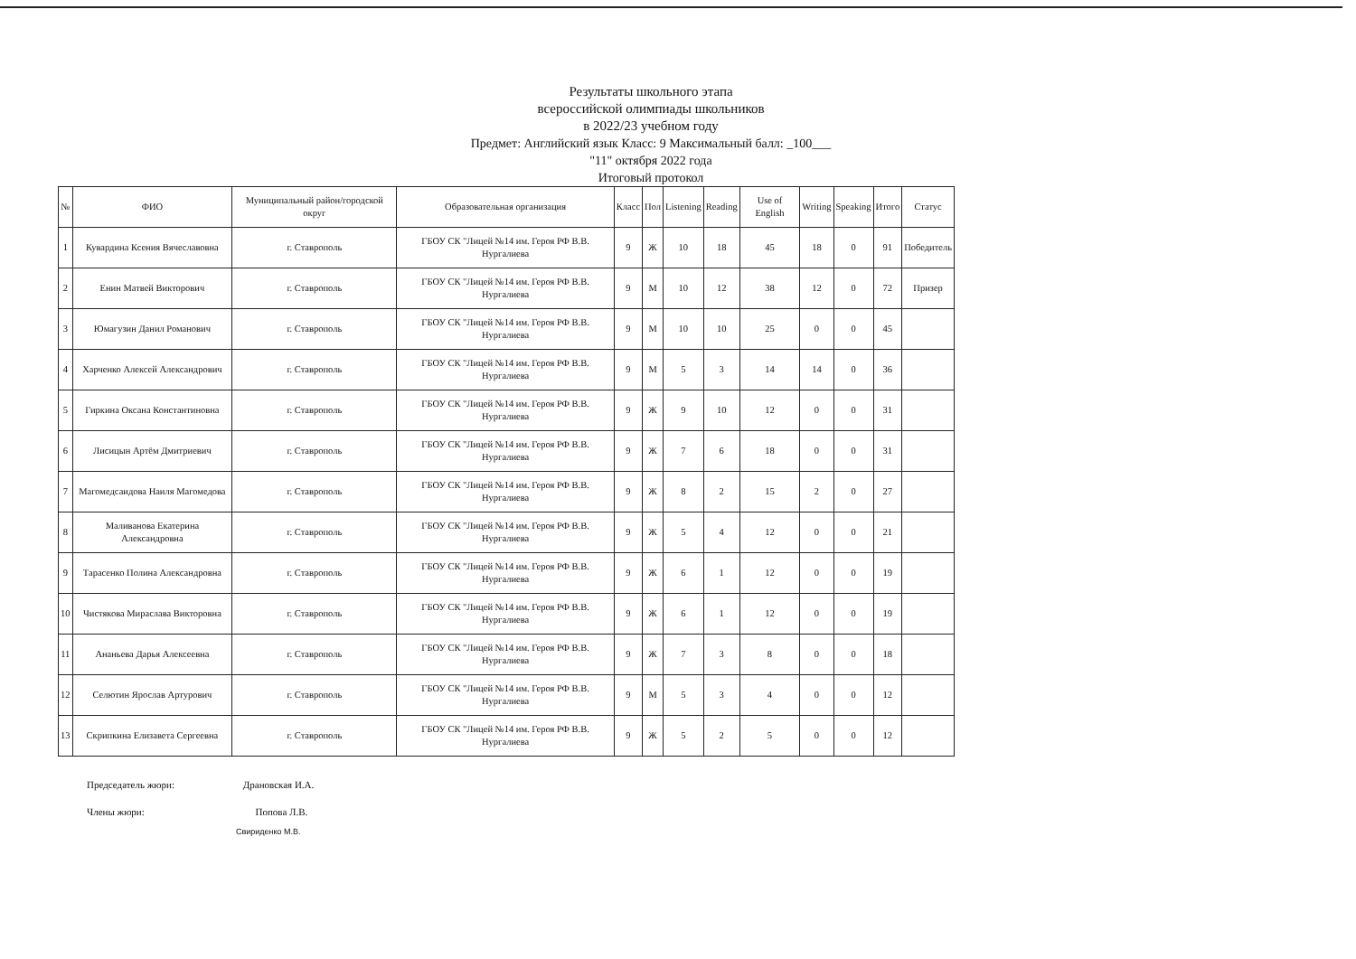Результаты школьного этапа
всероссийской олимпиады школьников
в 2022/23 учебном году
Предмет: Английский язык Класс: 9 Максимальный балл: _100___
"11" октября 2022 года
Итоговый протокол
| № | ФИО | Муниципальный район/городской округ | Образовательная организация | Класс | Пол | Listening | Reading | Use of English | Writing | Speaking | Итого | Статус |
| --- | --- | --- | --- | --- | --- | --- | --- | --- | --- | --- | --- | --- |
| 1 | Кувардина Ксения Вячеславовна | г. Ставрополь | ГБОУ СК "Лицей №14 им. Героя РФ В.В. Нургалиева | 9 | Ж | 10 | 18 | 45 | 18 | 0 | 91 | Победитель |
| 2 | Енин Матвей Викторович | г. Ставрополь | ГБОУ СК "Лицей №14 им. Героя РФ В.В. Нургалиева | 9 | М | 10 | 12 | 38 | 12 | 0 | 72 | Призер |
| 3 | Юмагузин Данил Романович | г. Ставрополь | ГБОУ СК "Лицей №14 им. Героя РФ В.В. Нургалиева | 9 | М | 10 | 10 | 25 | 0 | 0 | 45 | |
| 4 | Харченко Алексей Александрович | г. Ставрополь | ГБОУ СК "Лицей №14 им. Героя РФ В.В. Нургалиева | 9 | М | 5 | 3 | 14 | 14 | 0 | 36 | |
| 5 | Гиркина Оксана Константиновна | г. Ставрополь | ГБОУ СК "Лицей №14 им. Героя РФ В.В. Нургалиева | 9 | Ж | 9 | 10 | 12 | 0 | 0 | 31 | |
| 6 | Лисицын Артём Дмитриевич | г. Ставрополь | ГБОУ СК "Лицей №14 им. Героя РФ В.В. Нургалиева | 9 | Ж | 7 | 6 | 18 | 0 | 0 | 31 | |
| 7 | Магомедсаидова Наиля Магомедова | г. Ставрополь | ГБОУ СК "Лицей №14 им. Героя РФ В.В. Нургалиева | 9 | Ж | 8 | 2 | 15 | 2 | 0 | 27 | |
| 8 | Маливанова Екатерина Александровна | г. Ставрополь | ГБОУ СК "Лицей №14 им. Героя РФ В.В. Нургалиева | 9 | Ж | 5 | 4 | 12 | 0 | 0 | 21 | |
| 9 | Тарасенко Полина Александровна | г. Ставрополь | ГБОУ СК "Лицей №14 им. Героя РФ В.В. Нургалиева | 9 | Ж | 6 | 1 | 12 | 0 | 0 | 19 | |
| 10 | Чистякова Мираслава Викторовна | г. Ставрополь | ГБОУ СК "Лицей №14 им. Героя РФ В.В. Нургалиева | 9 | Ж | 6 | 1 | 12 | 0 | 0 | 19 | |
| 11 | Ананьева Дарья Алексеевна | г. Ставрополь | ГБОУ СК "Лицей №14 им. Героя РФ В.В. Нургалиева | 9 | Ж | 7 | 3 | 8 | 0 | 0 | 18 | |
| 12 | Селютин Ярослав Артурович | г. Ставрополь | ГБОУ СК "Лицей №14 им. Героя РФ В.В. Нургалиева | 9 | М | 5 | 3 | 4 | 0 | 0 | 12 | |
| 13 | Скрипкина Елизавета Сергеевна | г. Ставрополь | ГБОУ СК "Лицей №14 им. Героя РФ В.В. Нургалиева | 9 | Ж | 5 | 2 | 5 | 0 | 0 | 12 | |
Председатель жюри: Драновская И.А.
Члены жюри: Попова Л.В.
Свириденко М.В.